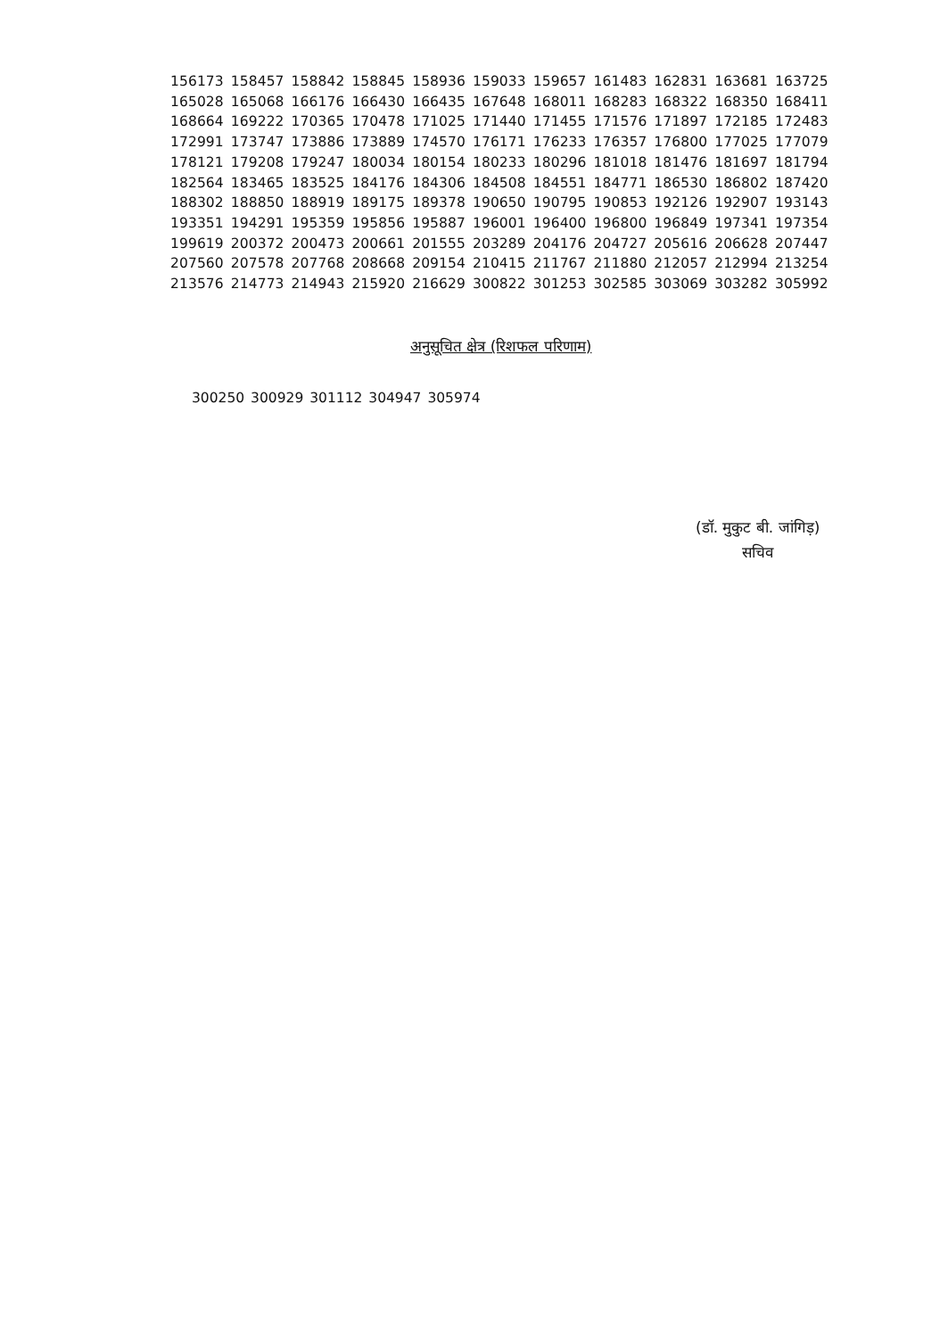156173 158457 158842 158845 158936 159033 159657 161483 162831 163681 163725
165028 165068 166176 166430 166435 167648 168011 168283 168322 168350 168411
168664 169222 170365 170478 171025 171440 171455 171576 171897 172185 172483
172991 173747 173886 173889 174570 176171 176233 176357 176800 177025 177079
178121 179208 179247 180034 180154 180233 180296 181018 181476 181697 181794
182564 183465 183525 184176 184306 184508 184551 184771 186530 186802 187420
188302 188850 188919 189175 189378 190650 190795 190853 192126 192907 193143
193351 194291 195359 195856 195887 196001 196400 196800 196849 197341 197354
199619 200372 200473 200661 201555 203289 204176 204727 205616 206628 207447
207560 207578 207768 208668 209154 210415 211767 211880 212057 212994 213254
213576 214773 214943 215920 216629 300822 301253 302585 303069 303282 305992
अनुसूचित क्षेत्र (रिशफल परिणाम)
300250 300929 301112 304947 305974
(डॉ. मुकुट बी. जांगिड़)
सचिव